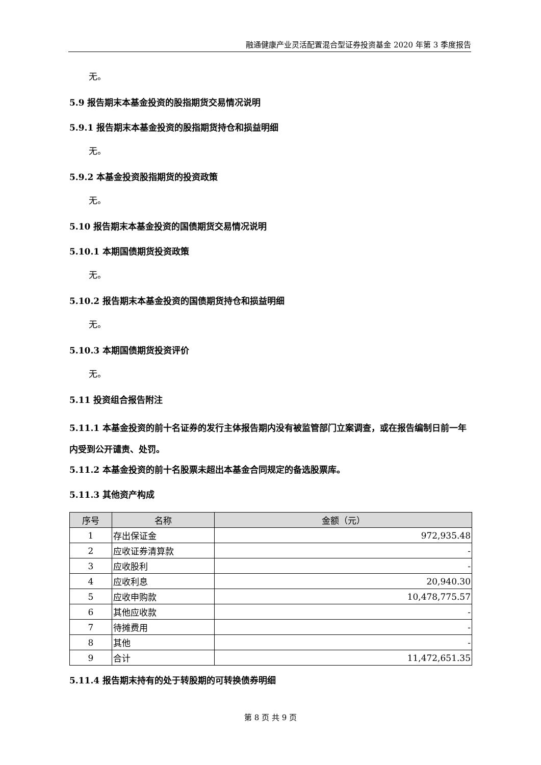融通健康产业灵活配置混合型证券投资基金 2020 年第 3 季度报告
无。
5.9 报告期末本基金投资的股指期货交易情况说明
5.9.1 报告期末本基金投资的股指期货持仓和损益明细
无。
5.9.2 本基金投资股指期货的投资政策
无。
5.10 报告期末本基金投资的国债期货交易情况说明
5.10.1 本期国债期货投资政策
无。
5.10.2 报告期末本基金投资的国债期货持仓和损益明细
无。
5.10.3 本期国债期货投资评价
无。
5.11 投资组合报告附注
5.11.1 本基金投资的前十名证券的发行主体报告期内没有被监管部门立案调查，或在报告编制日前一年内受到公开谴责、处罚。
5.11.2 本基金投资的前十名股票未超出本基金合同规定的备选股票库。
5.11.3 其他资产构成
| 序号 | 名称 | 金额（元） |
| --- | --- | --- |
| 1 | 存出保证金 | 972,935.48 |
| 2 | 应收证券清算款 | - |
| 3 | 应收股利 | - |
| 4 | 应收利息 | 20,940.30 |
| 5 | 应收申购款 | 10,478,775.57 |
| 6 | 其他应收款 | - |
| 7 | 待摊费用 | - |
| 8 | 其他 | - |
| 9 | 合计 | 11,472,651.35 |
5.11.4 报告期末持有的处于转股期的可转换债券明细
第 8 页 共 9 页